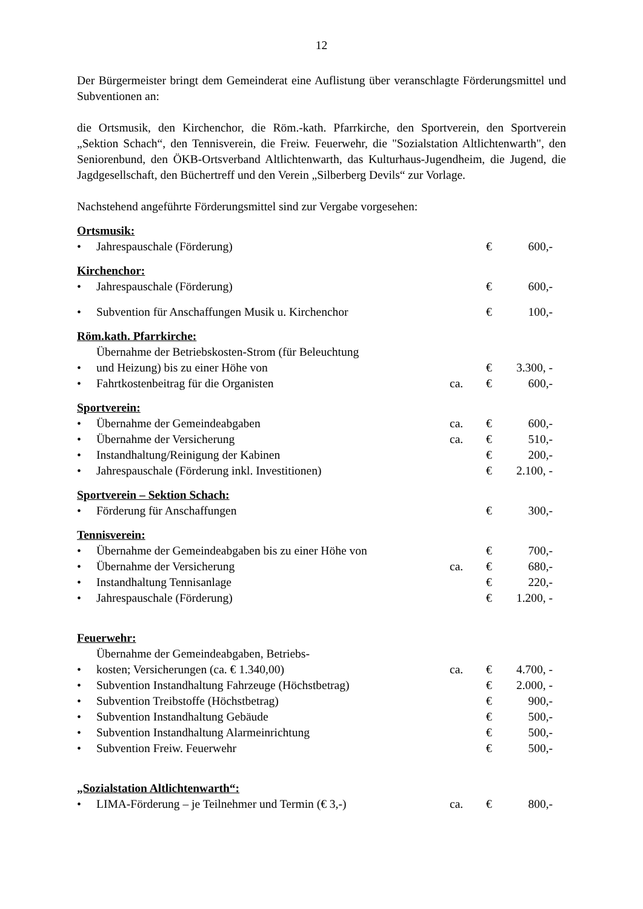12
Der Bürgermeister bringt dem Gemeinderat eine Auflistung über veranschlagte Förderungsmittel und Subventionen an:
die Ortsmusik, den Kirchenchor, die Röm.-kath. Pfarrkirche, den Sportverein, den Sportverein „Sektion Schach“, den Tennisverein, die Freiw. Feuerwehr, die "Sozialstation Altlichtenwarth", den Seniorenbund, den ÖKB-Ortsverband Altlichtenwarth, das Kulturhaus-Jugendheim, die Jugend, die Jagdgesellschaft, den Büchertreff und den Verein „Silberberg Devils“ zur Vorlage.
Nachstehend angeführte Förderungsmittel sind zur Vergabe vorgesehen:
Ortsmusik:
| • | Jahrespauschale (Förderung) | | € | 600,- |
Kirchenchor:
| • | Jahrespauschale (Förderung) | | € | 600,- |
| • | Subvention für Anschaffungen Musik u. Kirchenchor | | € | 100,- |
Röm.kath. Pfarrkirche:
| • | Übernahme der Betriebskosten-Strom (für Beleuchtung und Heizung) bis zu einer Höhe von | | € | 3.300, - |
| • | Fahrtkostenbeitrag für die Organisten | ca. | € | 600,- |
Sportverein:
| • | Übernahme der Gemeindeabgaben | ca. | € | 600,- |
| • | Übernahme der Versicherung | ca. | € | 510,- |
| • | Instandhaltung/Reinigung der Kabinen | | € | 200,- |
| • | Jahrespauschale (Förderung inkl. Investitionen) | | € | 2.100, - |
Sportverein – Sektion Schach:
| • | Förderung für Anschaffungen | | € | 300,- |
Tennisverein:
| • | Übernahme der Gemeindeabgaben bis zu einer Höhe von | | € | 700,- |
| • | Übernahme der Versicherung | ca. | € | 680,- |
| • | Instandhaltung Tennisanlage | | € | 220,- |
| • | Jahrespauschale (Förderung) | | € | 1.200, - |
Feuerwehr:
| • | Übernahme der Gemeindeabgaben, Betriebs- kosten; Versicherungen (ca. € 1.340,00) | ca. | € | 4.700, - |
| • | Subvention Instandhaltung Fahrzeuge (Höchstbetrag) | | € | 2.000, - |
| • | Subvention Treibstoffe (Höchstbetrag) | | € | 900,- |
| • | Subvention Instandhaltung Gebäude | | € | 500,- |
| • | Subvention Instandhaltung Alarmeinrichtung | | € | 500,- |
| • | Subvention Freiw. Feuerwehr | | € | 500,- |
„Sozialstation Altlichtenwarth“:
| • | LIMA-Förderung – je Teilnehmer und Termin (€ 3,-) | ca. | € | 800,- |